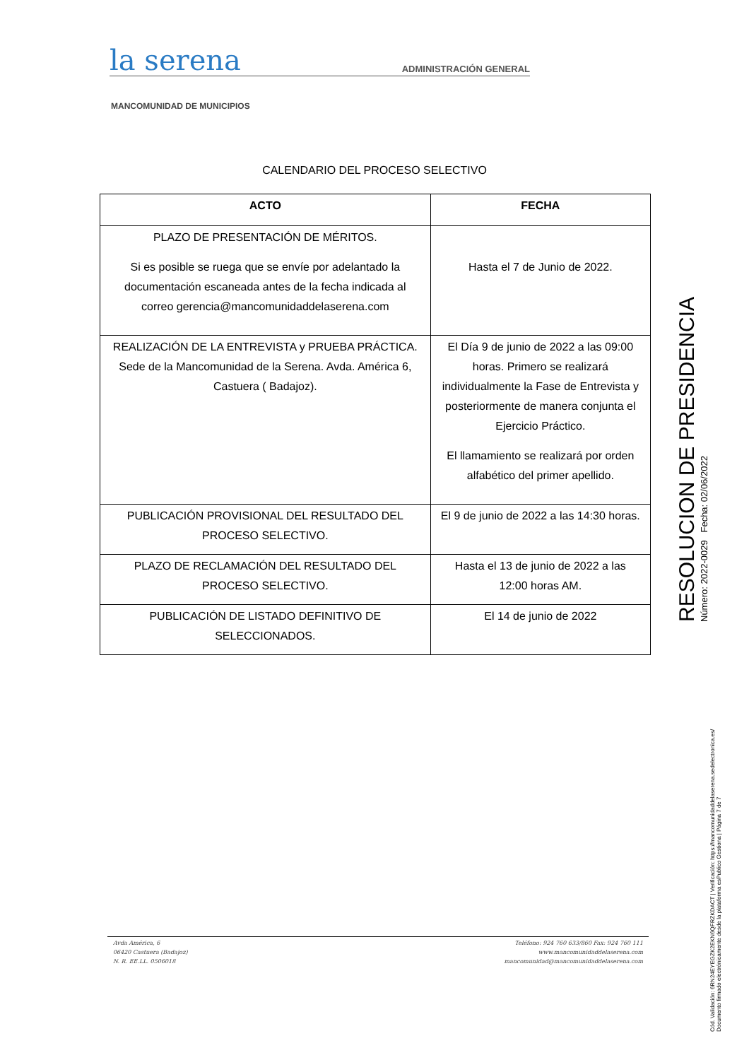la serena
ADMINISTRACIÓN GENERAL
MANCOMUNIDAD DE MUNICIPIOS
CALENDARIO DEL PROCESO SELECTIVO
| ACTO | FECHA |
| --- | --- |
| PLAZO DE PRESENTACIÓN DE MÉRITOS. Si es posible se ruega que se envíe por adelantado la documentación escaneada antes de la fecha indicada al correo gerencia@mancomunidaddelaserena.com | Hasta el 7 de Junio de 2022. |
| REALIZACIÓN DE LA ENTREVISTA y PRUEBA PRÁCTICA. Sede de la Mancomunidad de la Serena. Avda. América 6, Castuera ( Badajoz). | El Día 9 de junio de 2022 a las 09:00 horas. Primero se realizará individualmente la Fase de Entrevista y posteriormente de manera conjunta el Ejercicio Práctico. El llamamiento se realizará por orden alfabético del primer apellido. |
| PUBLICACIÓN PROVISIONAL DEL RESULTADO DEL PROCESO SELECTIVO. | El 9 de junio de 2022 a las 14:30 horas. |
| PLAZO DE RECLAMACIÓN DEL RESULTADO DEL PROCESO SELECTIVO. | Hasta el 13 de junio de 2022 a las 12:00 horas AM. |
| PUBLICACIÓN DE LISTADO DEFINITIVO DE SELECCIONADOS. | El 14 de junio de 2022 |
Avda América, 6
06420 Castuera (Badajoz)
N. R. EE.LL. 0506018
Teléfono: 924 760 633/860 Fax: 924 760 111
www.mancomunidaddelaserena.com
mancomunidad@mancomunidaddelaserena.com
RESOLUCION DE PRESIDENCIA
Número: 2022-0029 Fecha: 02/06/2022
Cód. Validación: 6RN24EYEGZK2EKN6QFRZKDACT | Verificación: https://mancomunidaddelaserena.sedelectronica.es/
Documento firmado electrónicamente desde la plataforma esPublico Gestiona | Página 7 de 7